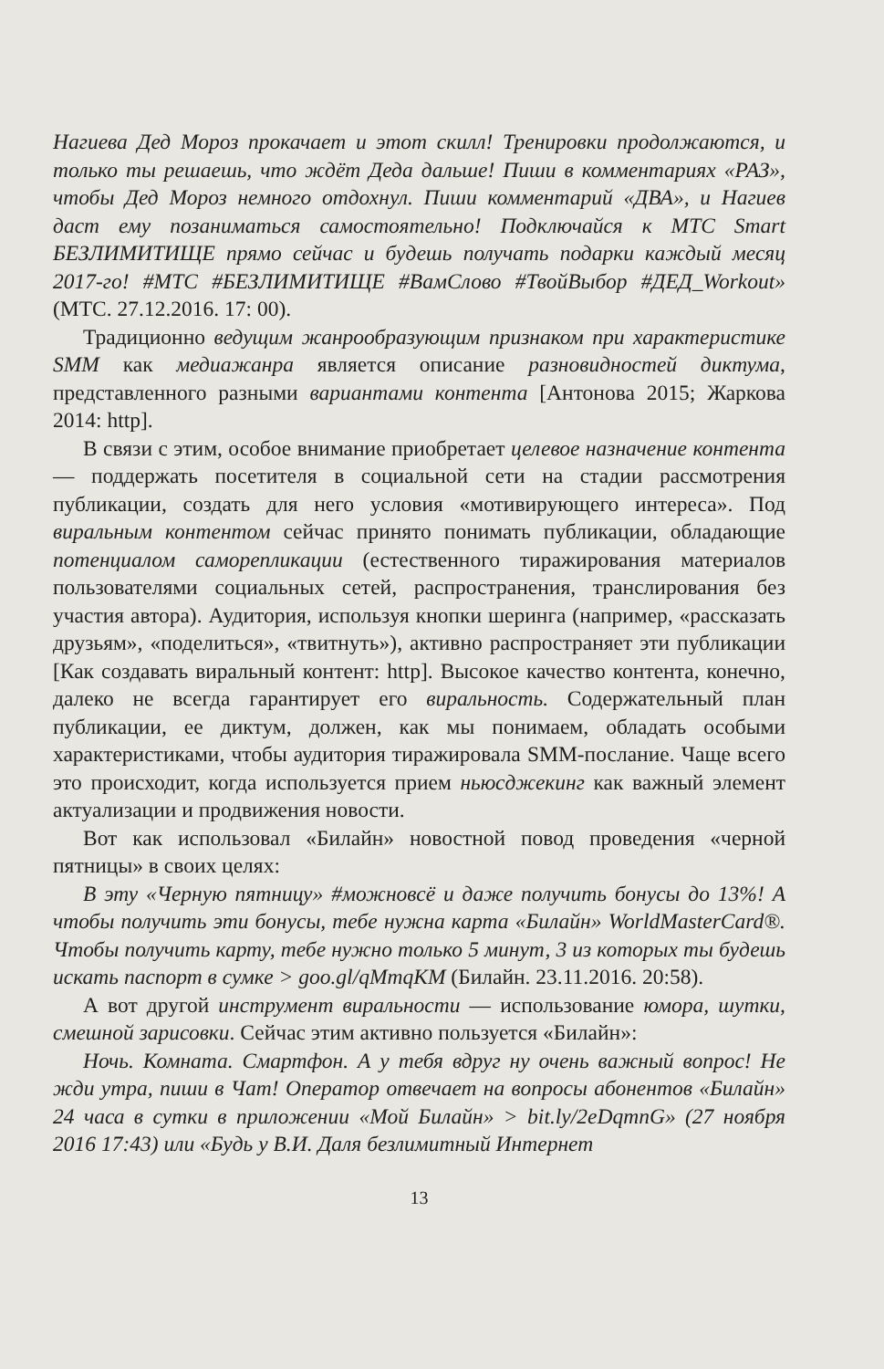Нагиева Дед Мороз прокачает и этот скилл! Тренировки продолжаются, и только ты решаешь, что ждёт Деда дальше! Пиши в комментариях «РАЗ», чтобы Дед Мороз немного отдохнул. Пиши комментарий «ДВА», и Нагиев даст ему позаниматься самостоятельно! Подключайся к МТС Smart БЕЗЛИМИТИЩЕ прямо сейчас и будешь получать подарки каждый месяц 2017-го! #МТС #БЕЗЛИМИТИЩЕ #ВамСлово #ТвойВыбор #ДЕД_Workout» (МТС. 27.12.2016. 17: 00).
Традиционно ведущим жанрообразующим признаком при характеристике SMM как медиажанра является описание разновидностей диктума, представленного разными вариантами контента [Антонова 2015; Жаркова 2014: http].
В связи с этим, особое внимание приобретает целевое назначение контента — поддержать посетителя в социальной сети на стадии рассмотрения публикации, создать для него условия «мотивирующего интереса». Под виральным контентом сейчас принято понимать публикации, обладающие потенциалом саморепликации (естественного тиражирования материалов пользователями социальных сетей, распространения, транслирования без участия автора). Аудитория, используя кнопки шеринга (например, «рассказать друзьям», «поделиться», «твитнуть»), активно распространяет эти публикации [Как создавать виральный контент: http]. Высокое качество контента, конечно, далеко не всегда гарантирует его виральность. Содержательный план публикации, ее диктум, должен, как мы понимаем, обладать особыми характеристиками, чтобы аудитория тиражировала SMM-послание. Чаще всего это происходит, когда используется прием ньюсджекинг как важный элемент актуализации и продвижения новости.
Вот как использовал «Билайн» новостной повод проведения «черной пятницы» в своих целях:
В эту «Черную пятницу» #можновсё и даже получить бонусы до 13%! А чтобы получить эти бонусы, тебе нужна карта «Билайн» WorldMasterCard®. Чтобы получить карту, тебе нужно только 5 минут, 3 из которых ты будешь искать паспорт в сумке > goo.gl/qMmqKM (Билайн. 23.11.2016. 20:58).
А вот другой инструмент виральности — использование юмора, шутки, смешной зарисовки. Сейчас этим активно пользуется «Билайн»:
Ночь. Комната. Смартфон. А у тебя вдруг ну очень важный вопрос! Не жди утра, пиши в Чат! Оператор отвечает на вопросы абонентов «Билайн» 24 часа в сутки в приложении «Мой Билайн» > bit.ly/2eDqmnG» (27 ноября 2016 17:43) или «Будь у В.И. Даля безлимитный Интернет
13